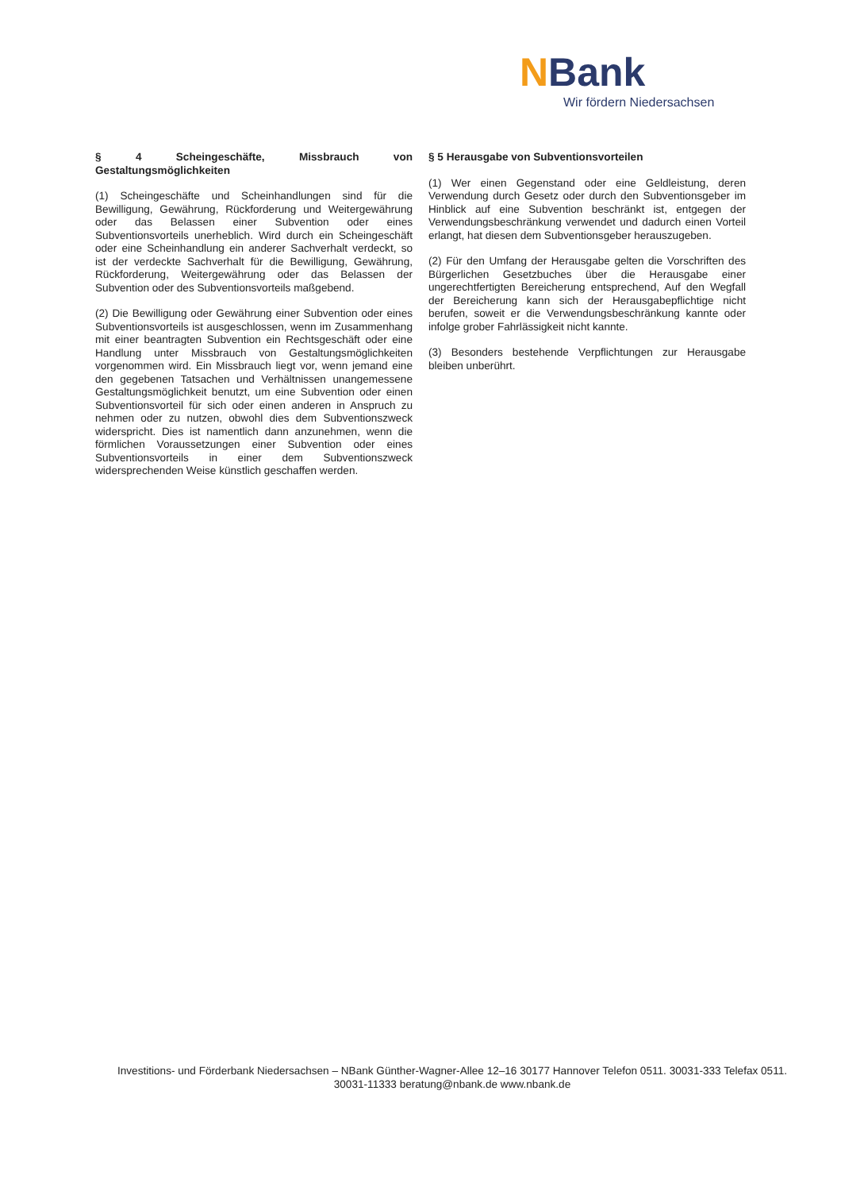NBank
Wir fördern Niedersachsen
§ 4 Scheingeschäfte, Missbrauch von Gestaltungsmöglichkeiten
(1) Scheingeschäfte und Scheinhandlungen sind für die Bewilligung, Gewährung, Rückforderung und Weitergewährung oder das Belassen einer Subvention oder eines Subventionsvorteils unerheblich. Wird durch ein Scheingeschäft oder eine Scheinhandlung ein anderer Sachverhalt verdeckt, so ist der verdeckte Sachverhalt für die Bewilligung, Gewährung, Rückforderung, Weitergewährung oder das Belassen der Subvention oder des Subventionsvorteils maßgebend.
(2) Die Bewilligung oder Gewährung einer Subvention oder eines Subventionsvorteils ist ausgeschlossen, wenn im Zusammenhang mit einer beantragten Subvention ein Rechtsgeschäft oder eine Handlung unter Missbrauch von Gestaltungsmöglichkeiten vorgenommen wird. Ein Missbrauch liegt vor, wenn jemand eine den gegebenen Tatsachen und Verhältnissen unangemessene Gestaltungsmöglichkeit benutzt, um eine Subvention oder einen Subventionsvorteil für sich oder einen anderen in Anspruch zu nehmen oder zu nutzen, obwohl dies dem Subventionszweck widerspricht. Dies ist namentlich dann anzunehmen, wenn die förmlichen Voraussetzungen einer Subvention oder eines Subventionsvorteils in einer dem Subventionszweck widersprechenden Weise künstlich geschaffen werden.
§ 5 Herausgabe von Subventionsvorteilen
(1) Wer einen Gegenstand oder eine Geldleistung, deren Verwendung durch Gesetz oder durch den Subventionsgeber im Hinblick auf eine Subvention beschränkt ist, entgegen der Verwendungsbeschränkung verwendet und dadurch einen Vorteil erlangt, hat diesen dem Subventionsgeber herauszugeben.
(2) Für den Umfang der Herausgabe gelten die Vorschriften des Bürgerlichen Gesetzbuches über die Herausgabe einer ungerechtfertigten Bereicherung entsprechend, Auf den Wegfall der Bereicherung kann sich der Herausgabepflichtige nicht berufen, soweit er die Verwendungsbeschränkung kannte oder infolge grober Fahrlässigkeit nicht kannte.
(3) Besonders bestehende Verpflichtungen zur Herausgabe bleiben unberührt.
Investitions- und Förderbank Niedersachsen – NBank Günther-Wagner-Allee 12–16 30177 Hannover Telefon 0511. 30031-333 Telefax 0511. 30031-11333 beratung@nbank.de www.nbank.de